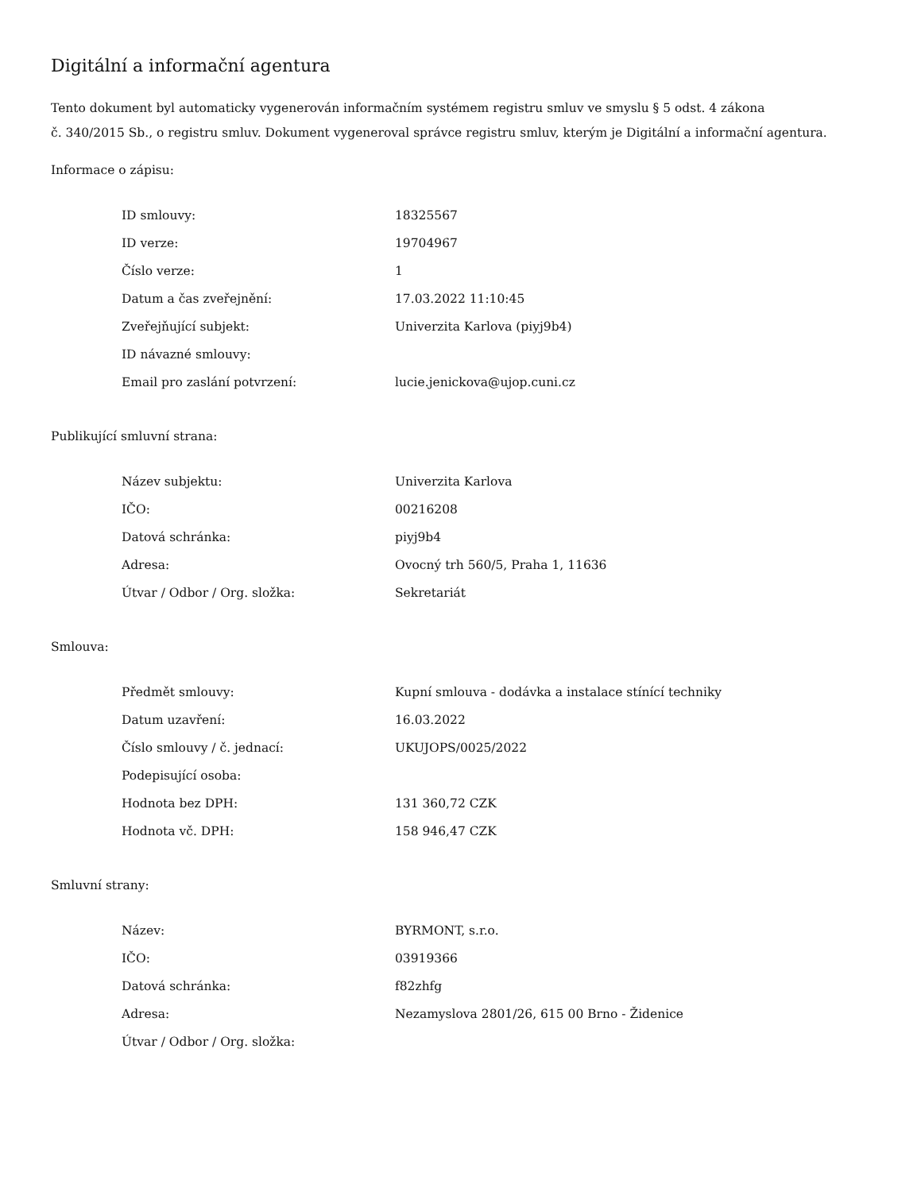Digitální a informační agentura
Tento dokument byl automaticky vygenerován informačním systémem registru smluv ve smyslu § 5 odst. 4 zákona
č. 340/2015 Sb., o registru smluv. Dokument vygeneroval správce registru smluv, kterým je Digitální a informační agentura.
Informace o zápisu:
| ID smlouvy: | 18325567 |
| ID verze: | 19704967 |
| Číslo verze: | 1 |
| Datum a čas zveřejnění: | 17.03.2022 11:10:45 |
| Zveřejňující subjekt: | Univerzita Karlova (piyj9b4) |
| ID návazné smlouvy: | |
| Email pro zaslání potvrzení: | lucie.jenickova@ujop.cuni.cz |
Publikující smluvní strana:
| Název subjektu: | Univerzita Karlova |
| IČO: | 00216208 |
| Datová schránka: | piyj9b4 |
| Adresa: | Ovocný trh 560/5, Praha 1, 11636 |
| Útvar / Odbor / Org. složka: | Sekretariát |
Smlouva:
| Předmět smlouvy: | Kupní smlouva - dodávka a instalace stínící techniky |
| Datum uzavření: | 16.03.2022 |
| Číslo smlouvy / č. jednací: | UKUJOPS/0025/2022 |
| Podepisující osoba: | |
| Hodnota bez DPH: | 131 360,72 CZK |
| Hodnota vč. DPH: | 158 946,47 CZK |
Smluvní strany:
| Název: | BYRMONT, s.r.o. |
| IČO: | 03919366 |
| Datová schránka: | f82zhfg |
| Adresa: | Nezamyslova 2801/26, 615 00 Brno - Židenice |
| Útvar / Odbor / Org. složka: | |